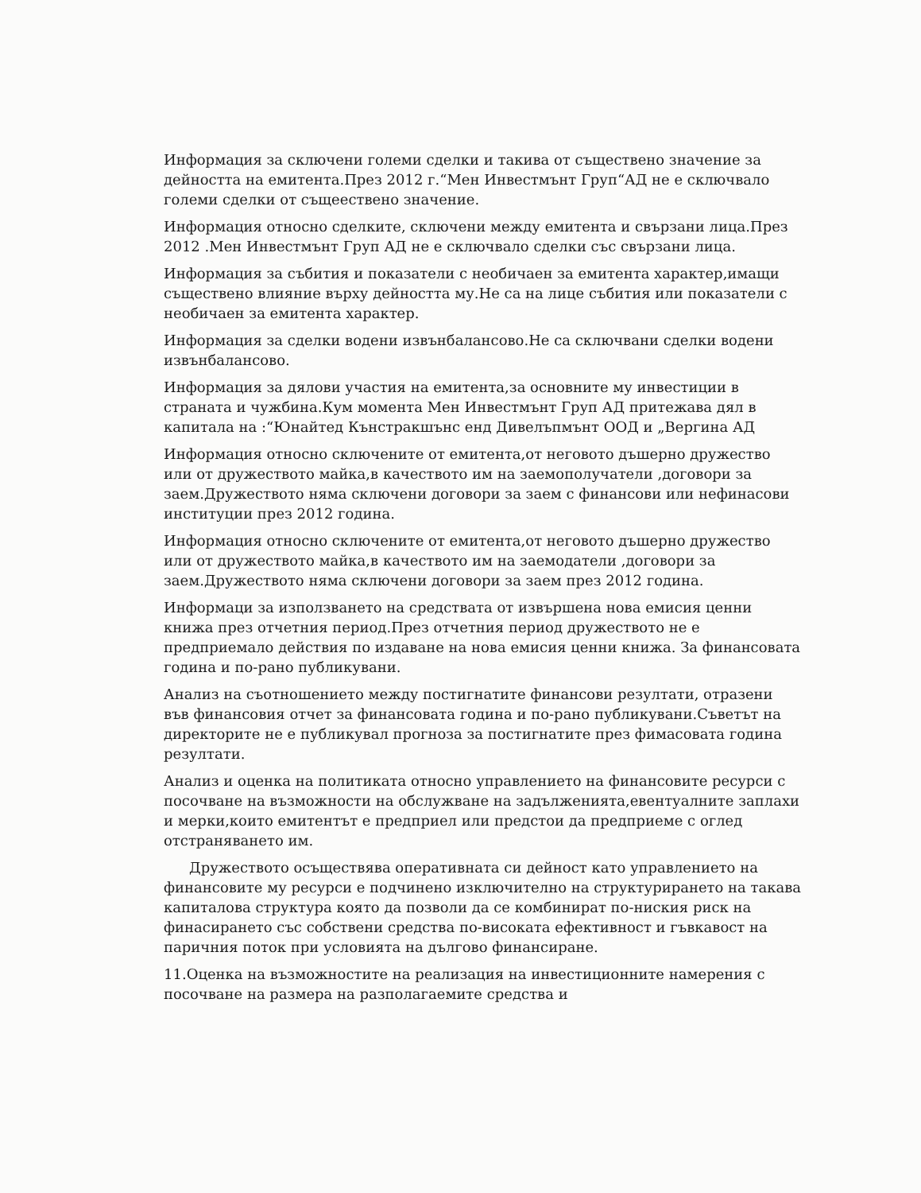Информация за сключени големи сделки и такива от съществено значение за дейността на емитента.През 2012 г.“Мен Инвестмънт Груп“АД не е сключвало големи сделки от същеествено значение.
Информация относно сделките, сключени между емитента и свързани лица.През 2012 .Мен Инвестмънт Груп АД не е сключвало сделки със свързани лица.
Информация за събития и показатели с необичаен за емитента характер,имащи съществено влияние върху дейността му.Не са на лице събития или показатели с необичаен за емитента характер.
Информация за сделки водени извънбалансово.Не са сключвани сделки водени извънбалансово.
Информация за дялови участия на емитента,за основните му инвестиции в страната и чужбина.Кум момента Мен Инвестмънт Груп АД притежава дял в капитала на :“Юнайтед Кънстракшънс енд Дивелъпмънт ООД и „Вергина АД
Информация относно сключените от емитента,от неговото дъшерно дружество или от дружеството майка,в качеството им на заемополучатели ,договори за заем.Дружеството няма сключени договори за заем с финансови или нефинасови институции през 2012 година.
Информация относно сключените от емитента,от неговото дъшерно дружество или от дружеството майка,в качеството им на заемодатели ,договори за заем.Дружеството няма сключени договори за заем през 2012 година.
Информаци за използването на средствата от извършена нова емисия ценни книжа през отчетния период.През отчетния период дружеството не е предприемало действия по издаване на нова емисия ценни книжа. За финансовата година и по-рано публикувани.
Анализ на съотношението между постигнатите финансови резултати, отразени във финансовия отчет за финансовата година и по-рано публикувани.Съветът на директорите не е публикувал прогноза за постигнатите през фимасовата година резултати.
Анализ и оценка на политиката относно управлението на финансовите ресурси с посочване на възможности на обслужване на задълженията,евентуалните заплахи и мерки,които емитентът е предприел или предстои да предприеме с оглед отстраняването им.
Дружеството осъществява оперативната си дейност като управлението на финансовите му ресурси е подчинено изключително на структурирането на такава капиталова структура която да позволи да се комбинират по-ниския риск на финасирането със собствени средства по-високата ефективност и гъвкавост на паричния поток при условията на дългово финансиране.
11.Оценка на възможностите на реализация на инвестиционните намерения с посочване на размера на разполагаемите средства и